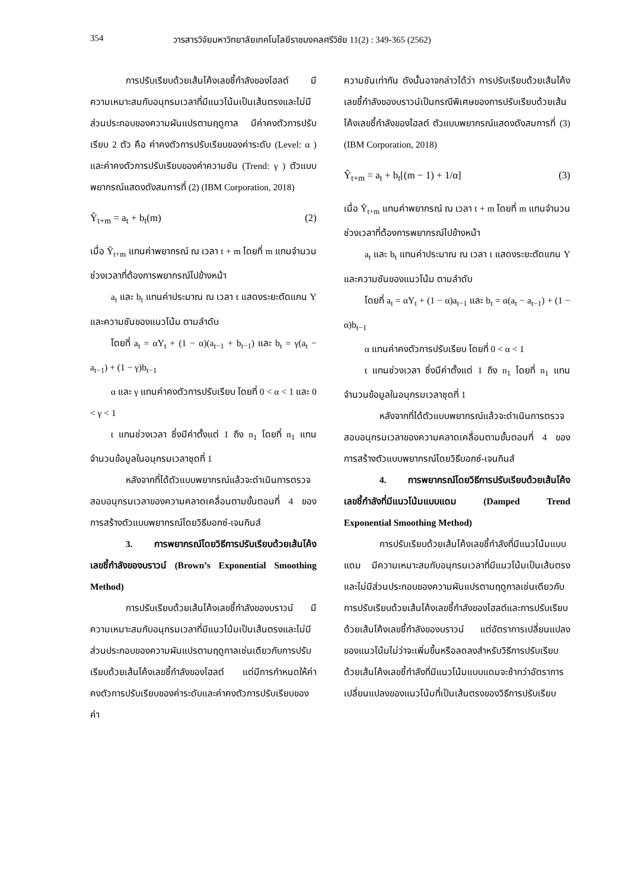354 วารสารวิจัยมหาวิทยาลัยเทคโนโลยีราชมงคลศรีวิชัย 11(2) : 349-365 (2562)
การปรับเรียบด้วยเส้นโค้งเลขชี้กำลังของโฮลต์ มีความเหมาะสมกับอนุกรมเวลาที่มีแนวโน้มเป็นเส้นตรงและไม่มีส่วนประกอบของความผันแปรตามฤดูกาล มีค่าคงตัวการปรับเรียบ 2 ตัว คือ ค่าคงตัวการปรับเรียบของค่าระดับ (Level: α ) และค่าคงตัวการปรับเรียบของค่าความชัน (Trend: γ ) ตัวแบบพยากรณ์แสดงดังสมการที่ (2) (IBM Corporation, 2018)
Ŷ<sub>t+m</sub> = a<sub>t</sub> + b<sub>t</sub>(m) (2)
เมื่อ Ŷ<sub>t+m</sub> แทนค่าพยากรณ์ ณ เวลา t + m โดยที่ m แทนจำนวนช่วงเวลาที่ต้องการพยากรณ์ไปข้างหน้า
a<sub>t</sub> และ b<sub>t</sub> แทนค่าประมาณ ณ เวลา t แสดงระยะตัดแกน Y และความชันของแนวโน้ม ตามลำดับ
โดยที่ a<sub>t</sub> = αY<sub>t</sub> + (1 − α)(a<sub>t−1</sub> + b<sub>t−1</sub>) และ b<sub>t</sub> = γ(a<sub>t</sub> − a<sub>t−1</sub>) + (1 − γ)b<sub>t−1</sub>
α และ γ แทนค่าคงตัวการปรับเรียบ โดยที่ 0 < α < 1 และ 0 < γ < 1
t แทนช่วงเวลา ซึ่งมีค่าตั้งแต่ 1 ถึง n<sub>1</sub> โดยที่ n<sub>1</sub> แทนจำนวนข้อมูลในอนุกรมเวลาชุดที่ 1
หลังจากที่ได้ตัวแบบพยากรณ์แล้วจะดำเนินการตรวจสอบอนุกรมเวลาของความคลาดเคลื่อนตามขั้นตอนที่ 4 ของการสร้างตัวแบบพยากรณ์โดยวิธีบอกซ์-เจนกินส์
3. การพยากรณ์โดยวิธีการปรับเรียบด้วยเส้นโค้งเลขชี้กำลังของบราวน์ (Brown’s Exponential Smoothing Method)
การปรับเรียบด้วยเส้นโค้งเลขชี้กำลังของบราวน์ มีความเหมาะสมกับอนุกรมเวลาที่มีแนวโน้มเป็นเส้นตรงและไม่มีส่วนประกอบของความผันแปรตามฤดูกาลเช่นเดียวกับการปรับเรียบด้วยเส้นโค้งเลขชี้กำลังของโฮลต์ แต่มีการกำหนดให้ค่าคงตัวการปรับเรียบของค่าระดับและค่าคงตัวการปรับเรียบของค่า
ความชันเท่ากัน ดังนั้นอาจกล่าวได้ว่า การปรับเรียบด้วยเส้นโค้งเลขชี้กำลังของบราวน์เป็นกรณีพิเศษของการปรับเรียบด้วยเส้นโค้งเลขชี้กำลังของโฮลต์ ตัวแบบพยากรณ์แสดงดังสมการที่ (3) (IBM Corporation, 2018)
Ŷ<sub>t+m</sub> = a<sub>t</sub> + b<sub>t</sub>[(m − 1) + 1/α] (3)
เมื่อ Ŷ<sub>t+m</sub> แทนค่าพยากรณ์ ณ เวลา t + m โดยที่ m แทนจำนวนช่วงเวลาที่ต้องการพยากรณ์ไปข้างหน้า
a<sub>t</sub> และ b<sub>t</sub> แทนค่าประมาณ ณ เวลา t แสดงระยะตัดแกน Y และความชันของแนวโน้ม ตามลำดับ
โดยที่ a<sub>t</sub> = αY<sub>t</sub> + (1 − α)a<sub>t−1</sub> และ b<sub>t</sub> = α(a<sub>t</sub> − a<sub>t−1</sub>) + (1 − α)b<sub>t−1</sub>
α แทนค่าคงตัวการปรับเรียบ โดยที่ 0 < α < 1
t แทนช่วงเวลา ซึ่งมีค่าตั้งแต่ 1 ถึง n<sub>1</sub> โดยที่ n<sub>1</sub> แทนจำนวนข้อมูลในอนุกรมเวลาชุดที่ 1
หลังจากที่ได้ตัวแบบพยากรณ์แล้วจะดำเนินการตรวจสอบอนุกรมเวลาของความคลาดเคลื่อนตามขั้นตอนที่ 4 ของการสร้างตัวแบบพยากรณ์โดยวิธีบอกซ์-เจนกินส์
4. การพยากรณ์โดยวิธีการปรับเรียบด้วยเส้นโค้งเลขชี้กำลังที่มีแนวโน้มแบบแดม (Damped Trend Exponential Smoothing Method)
การปรับเรียบด้วยเส้นโค้งเลขชี้กำลังที่มีแนวโน้มแบบแดม มีความเหมาะสมกับอนุกรมเวลาที่มีแนวโน้มเป็นเส้นตรงและไม่มีส่วนประกอบของความผันแปรตามฤดูกาลเช่นเดียวกับการปรับเรียบด้วยเส้นโค้งเลขชี้กำลังของโฮลต์และการปรับเรียบด้วยเส้นโค้งเลขชี้กำลังของบราวน์ แต่อัตราการเปลี่ยนแปลงของแนวโน้มไม่ว่าจะเพิ่มขึ้นหรือลดลงสำหรับวิธีการปรับเรียบด้วยเส้นโค้งเลขชี้กำลังที่มีแนวโน้มแบบแดมจะช้ากว่าอัตราการเปลี่ยนแปลงของแนวโน้มที่เป็นเส้นตรงของวิธีการปรับเรียบ